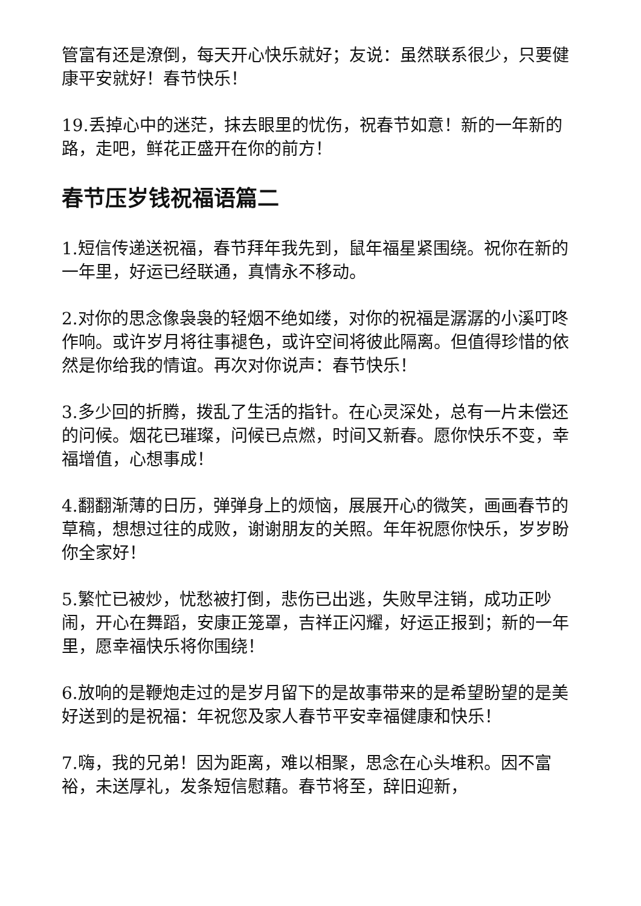管富有还是潦倒，每天开心快乐就好；友说：虽然联系很少，只要健康平安就好！春节快乐！
19.丢掉心中的迷茫，抹去眼里的忧伤，祝春节如意！新的一年新的路，走吧，鲜花正盛开在你的前方！
春节压岁钱祝福语篇二
1.短信传递送祝福，春节拜年我先到，鼠年福星紧围绕。祝你在新的一年里，好运已经联通，真情永不移动。
2.对你的思念像袅袅的轻烟不绝如缕，对你的祝福是潺潺的小溪叮咚作响。或许岁月将往事褪色，或许空间将彼此隔离。但值得珍惜的依然是你给我的情谊。再次对你说声：春节快乐！
3.多少回的折腾，拨乱了生活的指针。在心灵深处，总有一片未偿还的问候。烟花已璀璨，问候已点燃，时间又新春。愿你快乐不变，幸福增值，心想事成！
4.翻翻渐薄的日历，弹弹身上的烦恼，展展开心的微笑，画画春节的草稿，想想过往的成败，谢谢朋友的关照。年年祝愿你快乐，岁岁盼你全家好！
5.繁忙已被炒，忧愁被打倒，悲伤已出逃，失败早注销，成功正吵闹，开心在舞蹈，安康正笼罩，吉祥正闪耀，好运正报到；新的一年里，愿幸福快乐将你围绕！
6.放响的是鞭炮走过的是岁月留下的是故事带来的是希望盼望的是美好送到的是祝福：年祝您及家人春节平安幸福健康和快乐！
7.嗨，我的兄弟！因为距离，难以相聚，思念在心头堆积。因不富裕，未送厚礼，发条短信慰藉。春节将至，辞旧迎新，